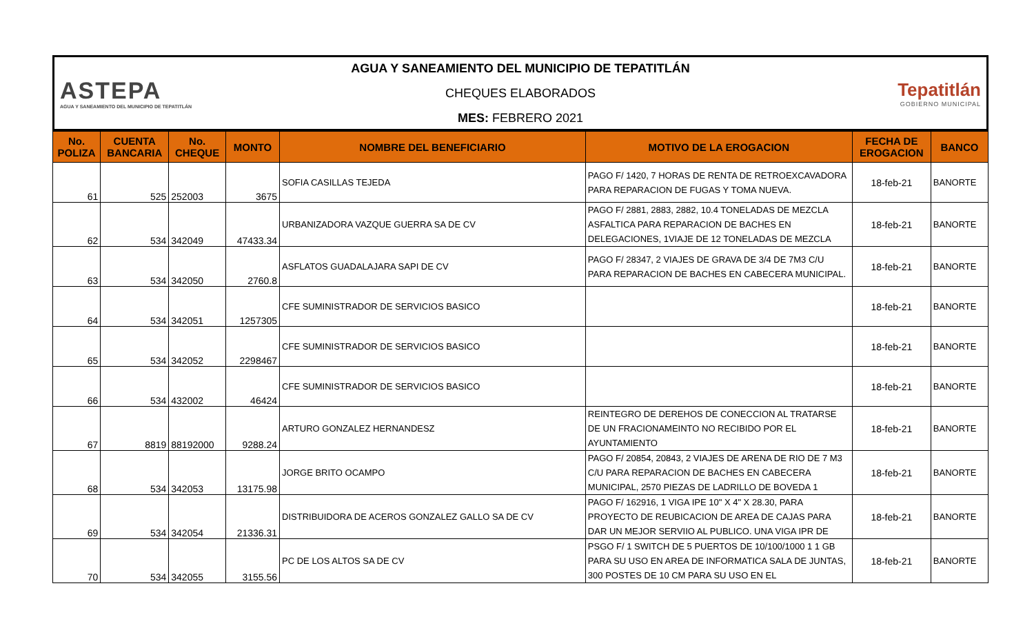ASTEPA
AGUA Y SANEAMIENTO DEL MUNICIPIO DE TEPATITLÁN
AGUA Y SANEAMIENTO DEL MUNICIPIO DE TEPATITLÁN
CHEQUES ELABORADOS
MES: FEBRERO 2021
Tepatitlán
GOBIERNO MUNICIPAL
| No. POLIZA | CUENTA BANCARIA | No. CHEQUE | MONTO | NOMBRE DEL BENEFICIARIO | MOTIVO DE LA EROGACION | FECHA DE EROGACION | BANCO |
| --- | --- | --- | --- | --- | --- | --- | --- |
| 61 | 525 | 252003 | 3675 | SOFIA CASILLAS TEJEDA | PAGO F/ 1420, 7 HORAS DE RENTA DE RETROEXCAVADORA PARA REPARACION DE FUGAS Y TOMA NUEVA. | 18-feb-21 | BANORTE |
| 62 | 534 | 342049 | 47433.34 | URBANIZADORA VAZQUE GUERRA SA DE CV | PAGO F/ 2881, 2883, 2882, 10.4 TONELADAS DE MEZCLA ASFALTICA PARA REPARACION DE BACHES EN DELEGACIONES, 1VIAJE DE 12 TONELADAS DE MEZCLA | 18-feb-21 | BANORTE |
| 63 | 534 | 342050 | 2760.8 | ASFLATOS GUADALAJARA SAPI DE CV | PAGO F/ 28347, 2 VIAJES DE GRAVA DE 3/4 DE 7M3 C/U PARA REPARACION DE BACHES EN CABECERA MUNICIPAL. | 18-feb-21 | BANORTE |
| 64 | 534 | 342051 | 1257305 | CFE SUMINISTRADOR DE SERVICIOS BASICO | | 18-feb-21 | BANORTE |
| 65 | 534 | 342052 | 2298467 | CFE SUMINISTRADOR DE SERVICIOS BASICO | | 18-feb-21 | BANORTE |
| 66 | 534 | 432002 | 46424 | CFE SUMINISTRADOR DE SERVICIOS BASICO | | 18-feb-21 | BANORTE |
| 67 | 8819 | 88192000 | 9288.24 | ARTURO GONZALEZ HERNANDESZ | REINTEGRO DE DEREHOS DE CONECCION AL TRATARSE DE UN FRACIONAMEINTO NO RECIBIDO POR EL AYUNTAMIENTO | 18-feb-21 | BANORTE |
| 68 | 534 | 342053 | 13175.98 | JORGE BRITO OCAMPO | PAGO F/ 20854, 20843, 2 VIAJES DE ARENA DE RIO DE 7 M3 C/U PARA REPARACION DE BACHES EN CABECERA MUNICIPAL, 2570 PIEZAS DE LADRILLO DE BOVEDA 1 | 18-feb-21 | BANORTE |
| 69 | 534 | 342054 | 21336.31 | DISTRIBUIDORA DE ACEROS GONZALEZ GALLO SA DE CV | PAGO F/ 162916, 1 VIGA IPE 10" X 4" X 28.30, PARA PROYECTO DE REUBICACION DE AREA DE CAJAS PARA DAR UN MEJOR SERVIIO AL PUBLICO. UNA VIGA IPR DE | 18-feb-21 | BANORTE |
| 70 | 534 | 342055 | 3155.56 | PC DE LOS ALTOS SA DE CV | PSGO F/ 1 SWITCH DE 5 PUERTOS DE 10/100/1000 1 1 GB PARA SU USO EN AREA DE INFORMATICA SALA DE JUNTAS, 300 POSTES DE 10 CM PARA SU USO EN EL | 18-feb-21 | BANORTE |